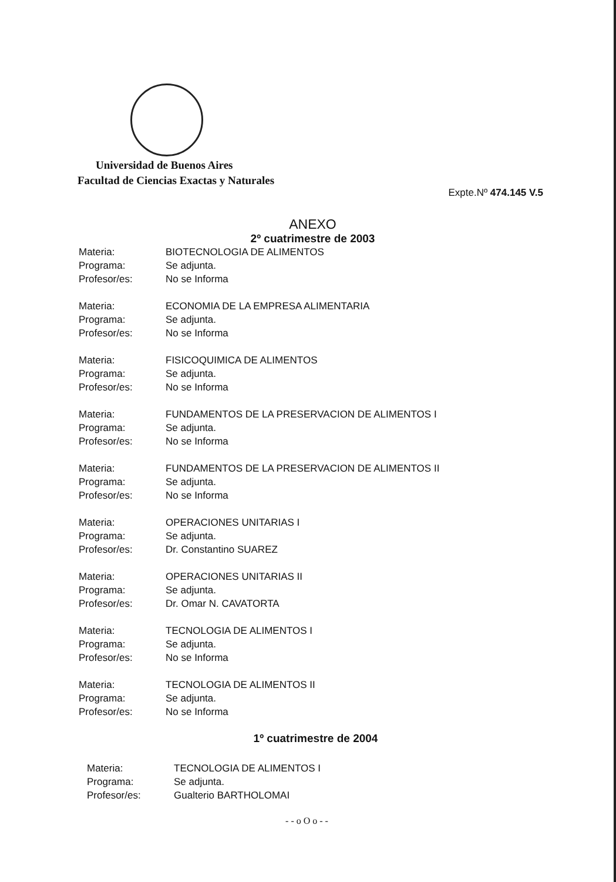Universidad de Buenos Aires
Facultad de Ciencias Exactas y Naturales
Expte.Nº 474.145 V.5
ANEXO
2º cuatrimestre de 2003
Materia:
BIOTECNOLOGIA DE ALIMENTOS
Programa:
Se adjunta.
Profesor/es:
No se Informa
Materia:
ECONOMIA DE LA EMPRESA ALIMENTARIA
Programa:
Se adjunta.
Profesor/es:
No se Informa
Materia:
FISICOQUIMICA DE ALIMENTOS
Programa:
Se adjunta.
Profesor/es:
No se Informa
Materia:
FUNDAMENTOS DE LA PRESERVACION DE ALIMENTOS I
Programa:
Se adjunta.
Profesor/es:
No se Informa
Materia:
FUNDAMENTOS DE LA PRESERVACION DE ALIMENTOS II
Programa:
Se adjunta.
Profesor/es:
No se Informa
Materia:
OPERACIONES UNITARIAS I
Programa:
Se adjunta.
Profesor/es:
Dr. Constantino SUAREZ
Materia:
OPERACIONES UNITARIAS II
Programa:
Se adjunta.
Profesor/es:
Dr. Omar N. CAVATORTA
Materia:
TECNOLOGIA DE ALIMENTOS I
Programa:
Se adjunta.
Profesor/es:
No se Informa
Materia:
TECNOLOGIA DE ALIMENTOS II
Programa:
Se adjunta.
Profesor/es:
No se Informa
1º cuatrimestre de 2004
Materia:
TECNOLOGIA DE ALIMENTOS I
Programa:
Se adjunta.
Profesor/es:
Gualterio BARTHOLOMAI
- - o O o - -